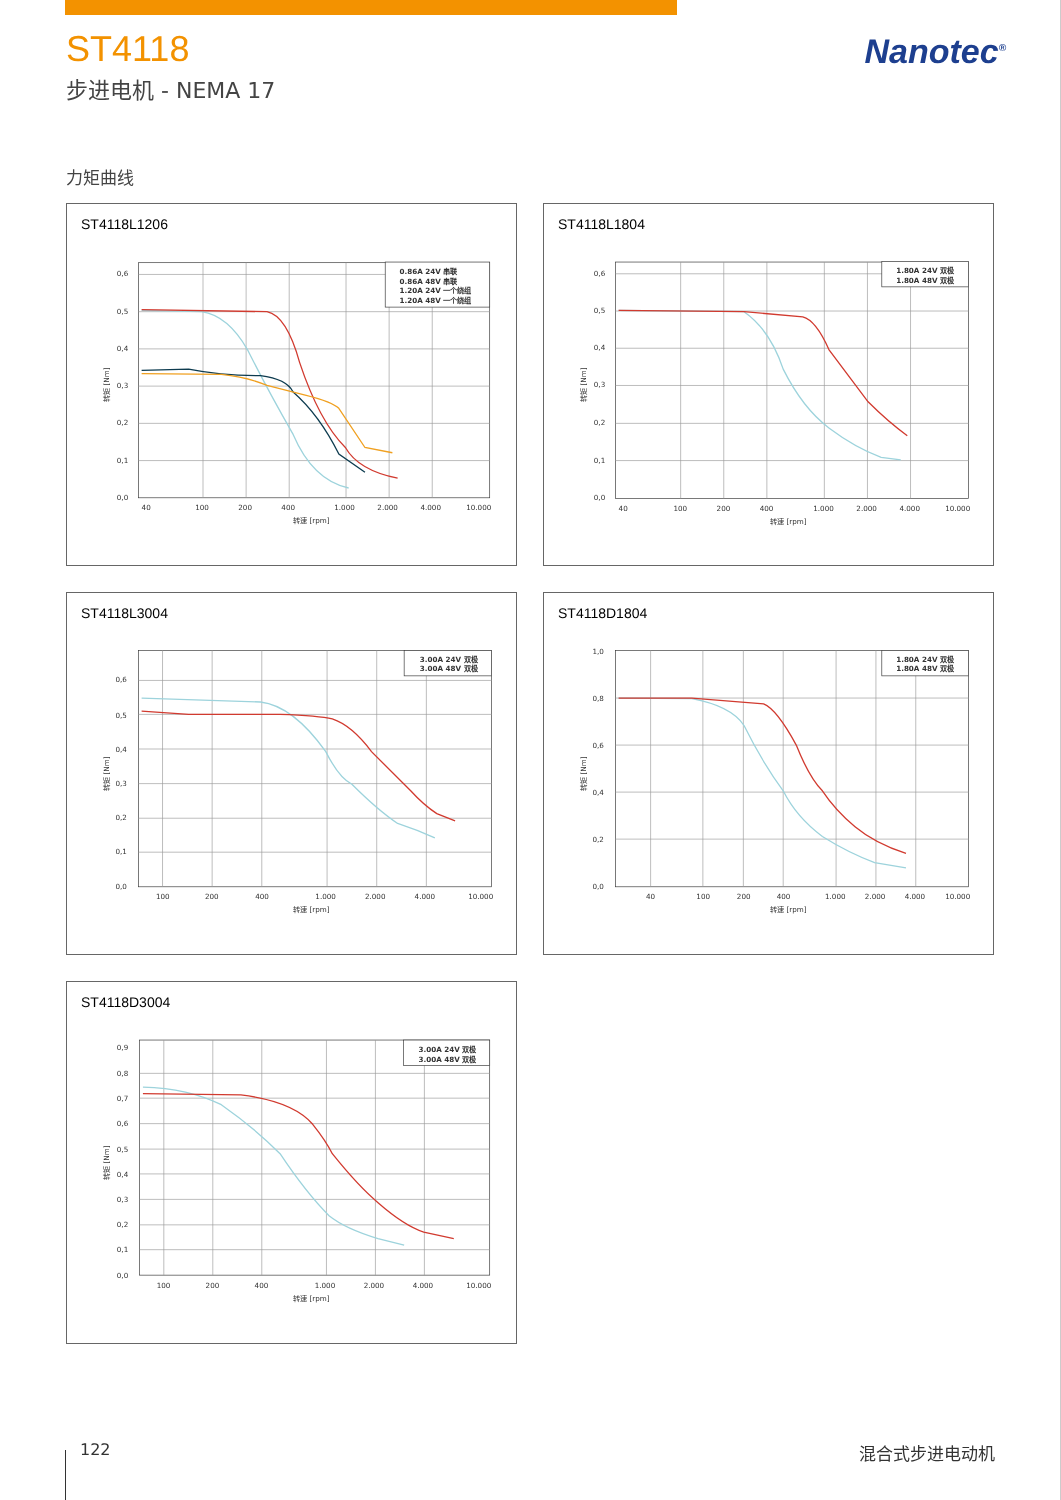ST4118
步进电机 - NEMA 17
Nanotec<sup>®</sup>
力矩曲线
ST4118L1206
0,6
0,5
0,4
0,3
0,2
0,1
0,0
40
100
200
400
1.000
2.000
4.000
10.000
转速 [rpm]
转矩 [Nm]
0.86A 24V 串联
0.86A 48V 串联
1.20A 24V 一个绕组
1.20A 48V 一个绕组
ST4118L1804
0,6
0,5
0,4
0,3
0,2
0,1
0,0
40
100
200
400
1.000
2.000
4.000
10.000
转速 [rpm]
转矩 [Nm]
1.80A 24V 双极
1.80A 48V 双极
ST4118L3004
0,6
0,5
0,4
0,3
0,2
0,1
0,0
100
200
400
1.000
2.000
4.000
10.000
转速 [rpm]
转矩 [Nm]
3.00A 24V 双极
3.00A 48V 双极
ST4118D1804
1,0
0,8
0,6
0,4
0,2
0,0
40
100
200
400
1.000
2.000
4.000
10.000
转速 [rpm]
转矩 [Nm]
1.80A 24V 双极
1.80A 48V 双极
ST4118D3004
0,9
0,8
0,7
0,6
0,5
0,4
0,3
0,2
0,1
0,0
100
200
400
1.000
2.000
4.000
10.000
转速 [rpm]
转矩 [Nm]
3.00A 24V 双极
3.00A 48V 双极
122 混合式步进电动机